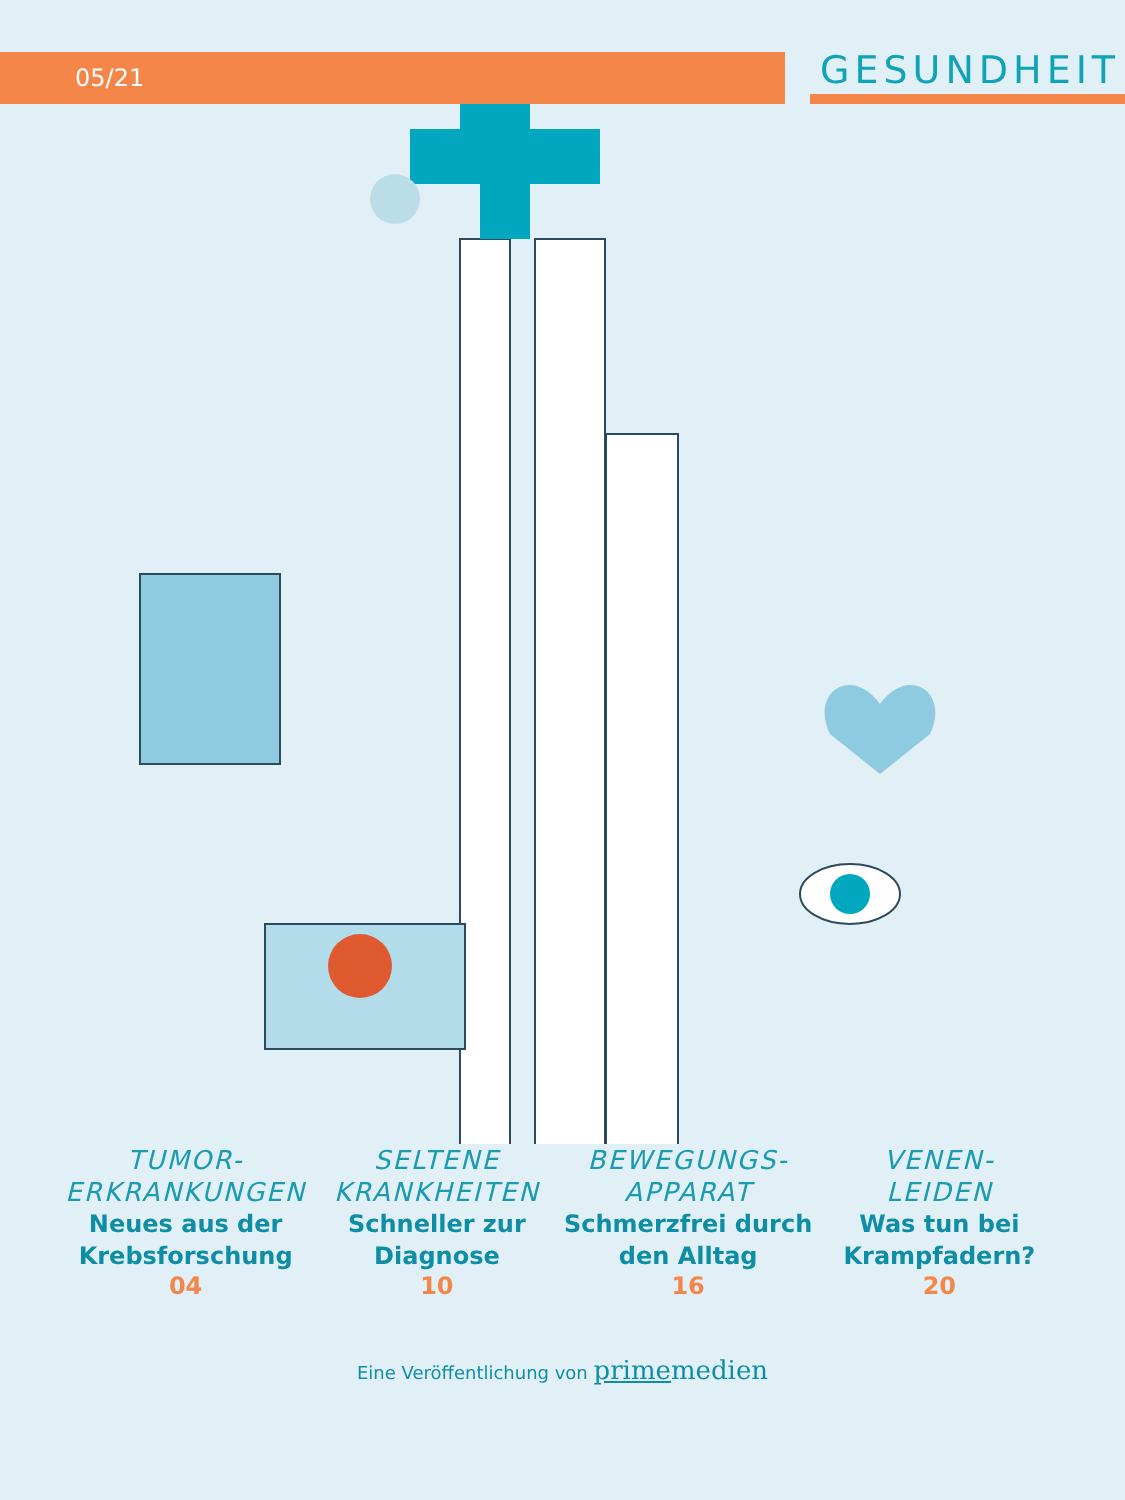05/21
GESUNDHEIT
TUMOR-
ERKRANKUNGEN
Neues aus der Krebsforschung
04
SELTENE
KRANKHEITEN
Schneller zur Diagnose
10
BEWEGUNGS-
APPARAT
Schmerzfrei durch den Alltag
16
VENEN-
LEIDEN
Was tun bei Krampfadern?
20
Eine Veröffentlichung von primemedien